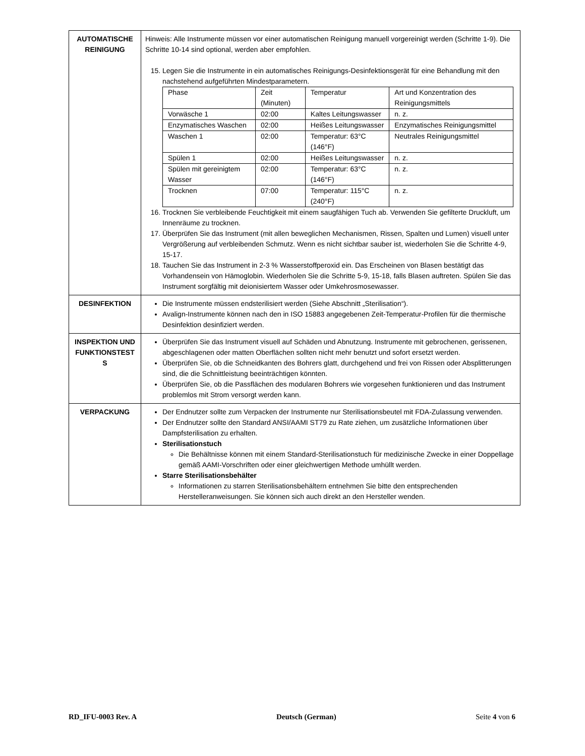| AUTOMATISCHE REINIGUNG | Hinweis: Alle Instrumente müssen vor einer automatischen Reinigung manuell vorgereinigt werden (Schritte 1-9). Die Schritte 10-14 sind optional, werden aber empfohlen. 15. Legen Sie die Instrumente in ein automatisches Reinigungs-Desinfektionsgerät für eine Behandlung mit den nachstehend aufgeführten Mindestparametern. / Phase / Zeit (Minuten) / Temperatur / Art und Konzentration des Reinigungsmittels / / Vorwäsche 1 / 02:00 / Kaltes Leitungswasser / n. z. / / Enzymatisches Waschen / 02:00 / Heißes Leitungswasser / Enzymatisches Reinigungsmittel / / Waschen 1 / 02:00 / Temperatur: 63°C (146°F) / Neutrales Reinigungsmittel / / Spülen 1 / 02:00 / Heißes Leitungswasser / n. z. / / Spülen mit gereinigtem Wasser / 02:00 / Temperatur: 63°C (146°F) / n. z. / / Trocknen / 07:00 / Temperatur: 115°C (240°F) / n. z. / 16. Trocknen Sie verbleibende Feuchtigkeit mit einem saugfähigen Tuch ab. Verwenden Sie gefilterte Druckluft, um Innenräume zu trocknen. 17. Überprüfen Sie das Instrument (mit allen beweglichen Mechanismen, Rissen, Spalten und Lumen) visuell unter Vergrößerung auf verbleibenden Schmutz. Wenn es nicht sichtbar sauber ist, wiederholen Sie die Schritte 4-9, 15-17. 18. Tauchen Sie das Instrument in 2-3 % Wasserstoffperoxid ein. Das Erscheinen von Blasen bestätigt das Vorhandensein von Hämoglobin. Wiederholen Sie die Schritte 5-9, 15-18, falls Blasen auftreten. Spülen Sie das Instrument sorgfältig mit deionisiertem Wasser oder Umkehrosmosewasser. |
| DESINFEKTION | Die Instrumente müssen endsterilisiert werden (Siehe Abschnitt „Sterilisation“). Avalign-Instrumente können nach den in ISO 15883 angegebenen Zeit-Temperatur-Profilen für die thermische Desinfektion desinfiziert werden. |
| INSPEKTION UND FUNKTIONSTEST S | Überprüfen Sie das Instrument visuell auf Schäden und Abnutzung. Instrumente mit gebrochenen, gerissenen, abgeschlagenen oder matten Oberflächen sollten nicht mehr benutzt und sofort ersetzt werden. Überprüfen Sie, ob die Schneidkanten des Bohrers glatt, durchgehend und frei von Rissen oder Absplitterungen sind, die die Schnittleistung beeinträchtigen könnten. Überprüfen Sie, ob die Passflächen des modularen Bohrers wie vorgesehen funktionieren und das Instrument problemlos mit Strom versorgt werden kann. |
| VERPACKUNG | Der Endnutzer sollte zum Verpacken der Instrumente nur Sterilisationsbeutel mit FDA-Zulassung verwenden. Der Endnutzer sollte den Standard ANSI/AAMI ST79 zu Rate ziehen, um zusätzliche Informationen über Dampfsterilisation zu erhalten. Sterilisationstuch Die Behältnisse können mit einem Standard-Sterilisationstuch für medizinische Zwecke in einer Doppellage gemäß AAMI-Vorschriften oder einer gleichwertigen Methode umhüllt werden. Starre Sterilisationsbehälter Informationen zu starren Sterilisationsbehältern entnehmen Sie bitte den entsprechenden Herstelleranweisungen. Sie können sich auch direkt an den Hersteller wenden. |
RD_IFU-0003 Rev. A Deutsch (German) Seite 4 von 6